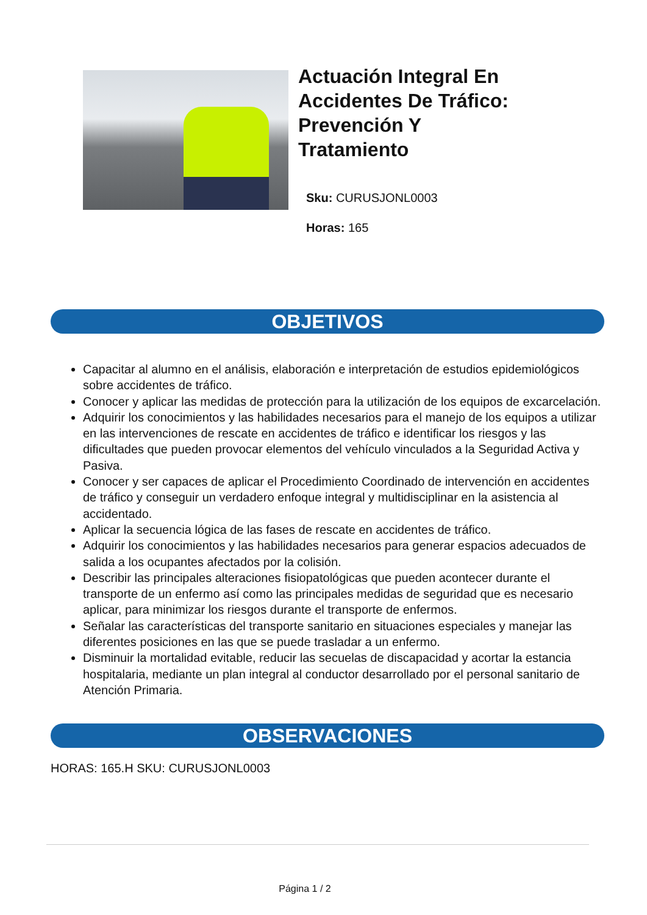Actuación Integral En
Accidentes De Tráfico:
Prevención Y
Tratamiento
Sku: CURUSJONL0003
Horas: 165
OBJETIVOS
Capacitar al alumno en el análisis, elaboración e interpretación de estudios epidemiológicos sobre accidentes de tráfico.
Conocer y aplicar las medidas de protección para la utilización de los equipos de excarcelación.
Adquirir los conocimientos y las habilidades necesarios para el manejo de los equipos a utilizar en las intervenciones de rescate en accidentes de tráfico e identificar los riesgos y las dificultades que pueden provocar elementos del vehículo vinculados a la Seguridad Activa y Pasiva.
Conocer y ser capaces de aplicar el Procedimiento Coordinado de intervención en accidentes de tráfico y conseguir un verdadero enfoque integral y multidisciplinar en la asistencia al accidentado.
Aplicar la secuencia lógica de las fases de rescate en accidentes de tráfico.
Adquirir los conocimientos y las habilidades necesarios para generar espacios adecuados de salida a los ocupantes afectados por la colisión.
Describir las principales alteraciones fisiopatológicas que pueden acontecer durante el transporte de un enfermo así como las principales medidas de seguridad que es necesario aplicar, para minimizar los riesgos durante el transporte de enfermos.
Señalar las características del transporte sanitario en situaciones especiales y manejar las diferentes posiciones en las que se puede trasladar a un enfermo.
Disminuir la mortalidad evitable, reducir las secuelas de discapacidad y acortar la estancia hospitalaria, mediante un plan integral al conductor desarrollado por el personal sanitario de Atención Primaria.
OBSERVACIONES
HORAS: 165.H SKU: CURUSJONL0003
Página 1 / 2